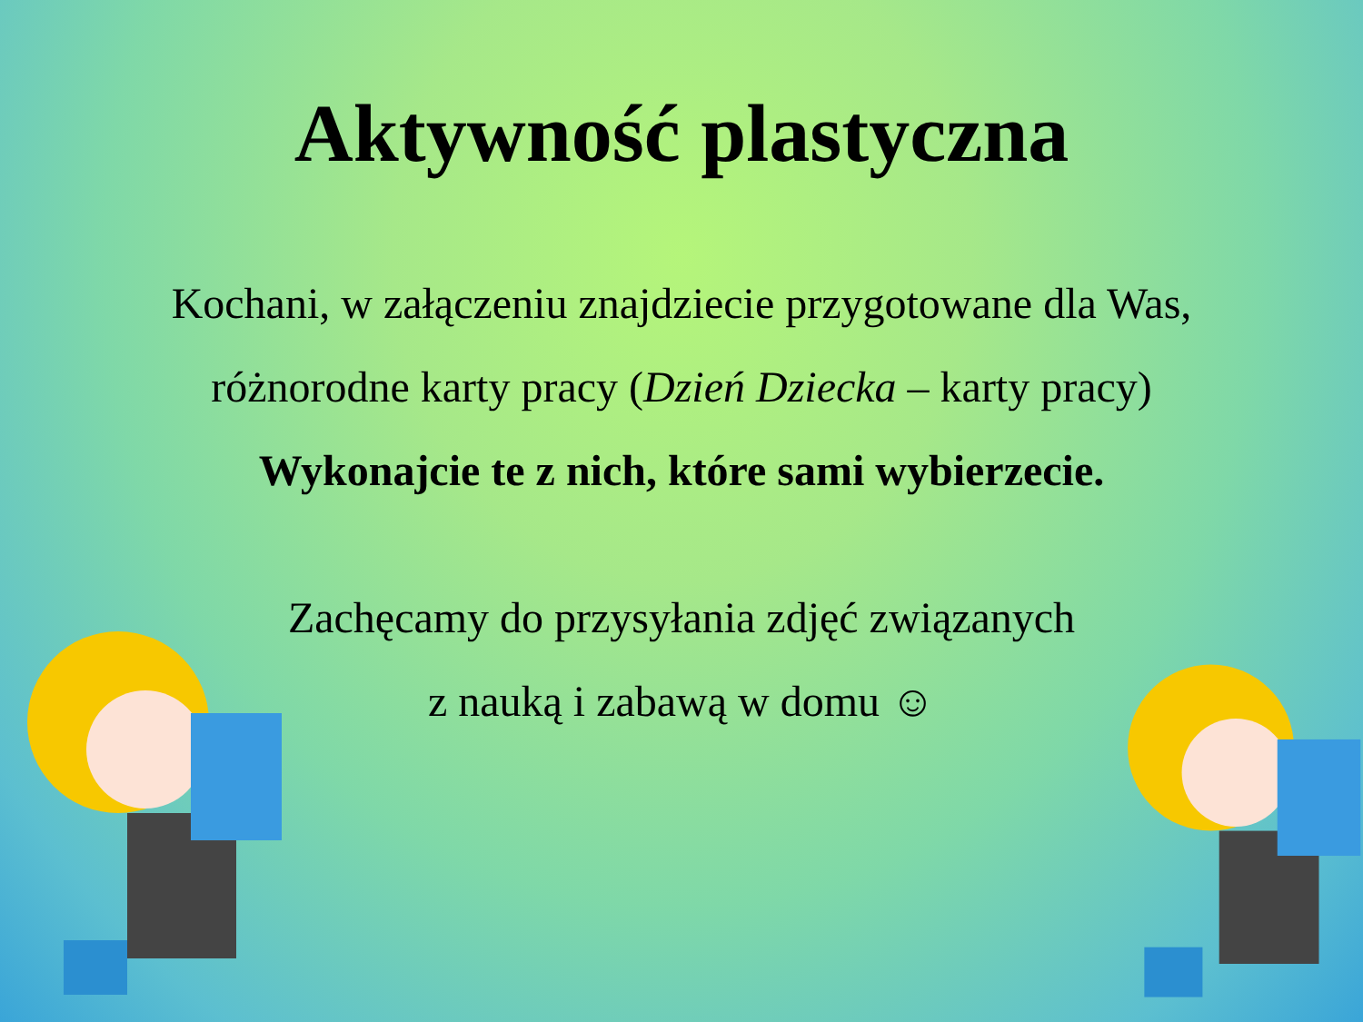Aktywność plastyczna
Kochani, w załączeniu znajdziecie przygotowane dla Was,
różnorodne karty pracy (Dzień Dziecka – karty pracy)
Wykonajcie te z nich, które sami wybierzecie.
Zachęcamy do przysyłania zdjęć związanych
z nauką i zabawą w domu ☺